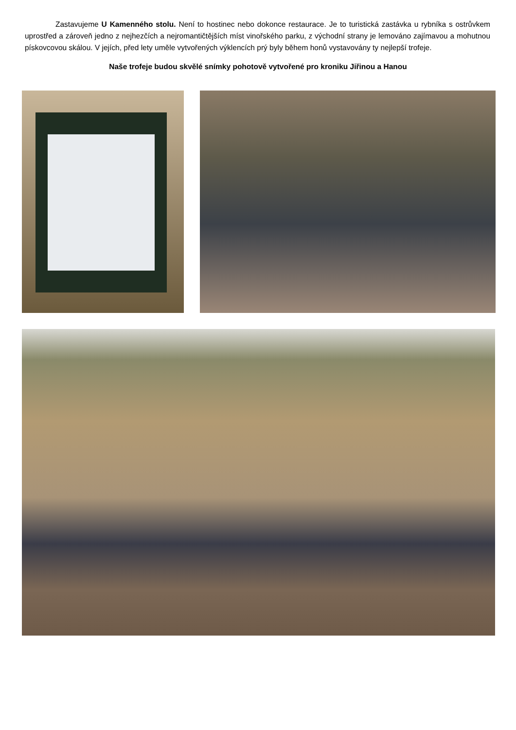Zastavujeme U Kamenného stolu. Není to hostinec nebo dokonce restaurace. Je to turistická zastávka u rybníka s ostrůvkem uprostřed a zároveň jedno z nejhezčích a nejromantičtějších míst vinořského parku, z východní strany je lemováno zajímavou a mohutnou pískovcovou skálou. V jejích, před lety uměle vytvořených výklencích prý byly během honů vystavovány ty nejlepší trofeje.
Naše trofeje budou skvělé snímky pohotově vytvořené pro kroniku Jiřinou a Hanou